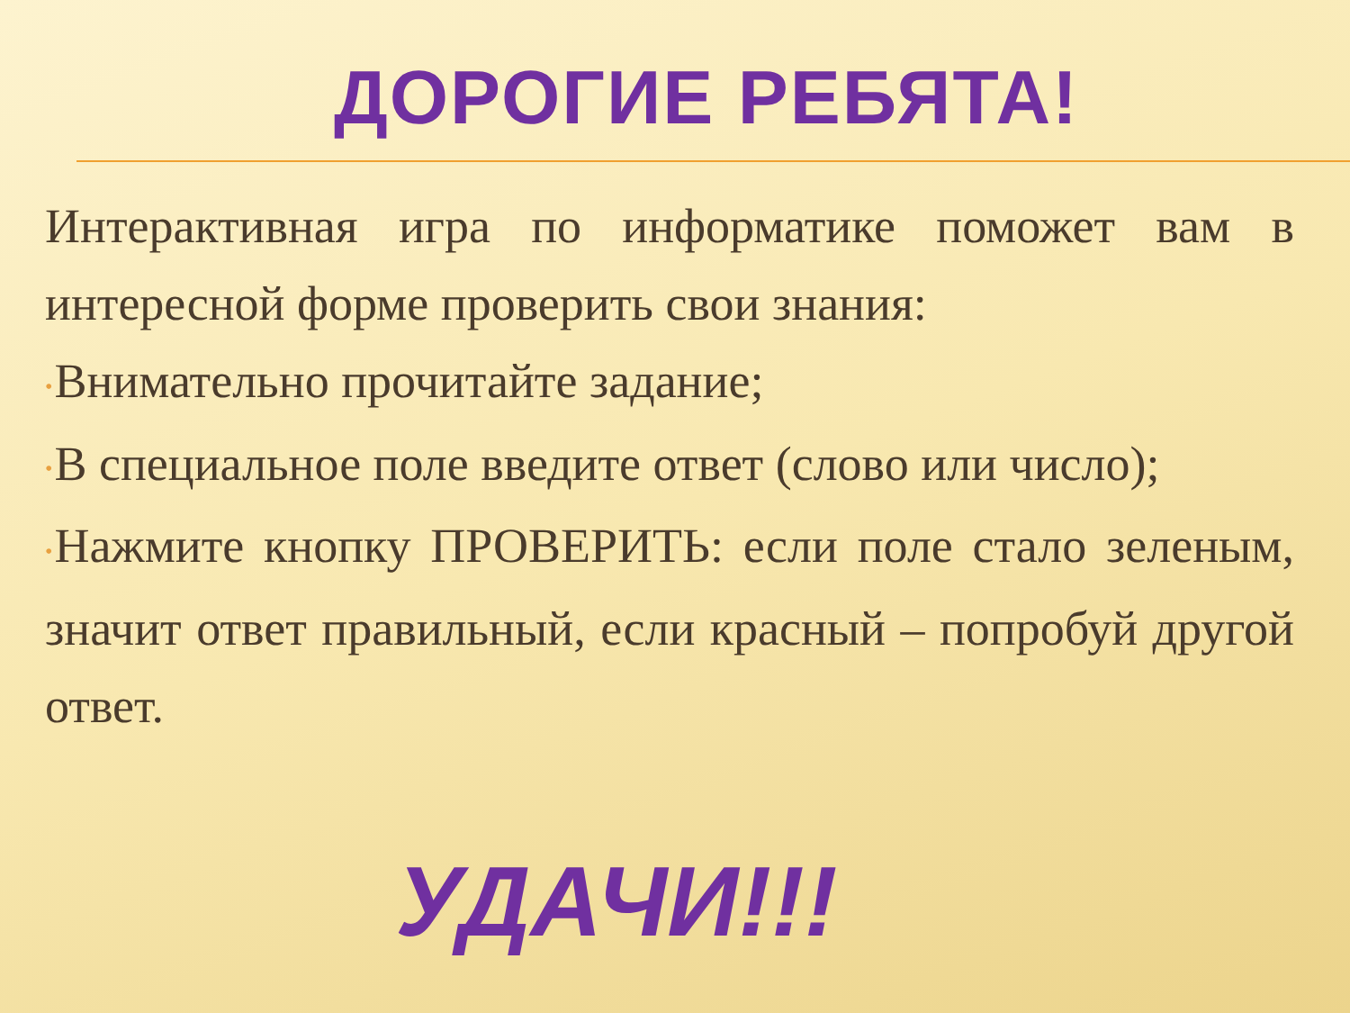ДОРОГИЕ РЕБЯТА!
Интерактивная игра по информатике поможет вам в интересной форме проверить свои знания:
•Внимательно прочитайте задание;
•В специальное поле введите ответ (слово или число);
•Нажмите кнопку ПРОВЕРИТЬ: если поле стало зеленым, значит ответ правильный, если красный – попробуй другой ответ.
УДАЧИ!!!